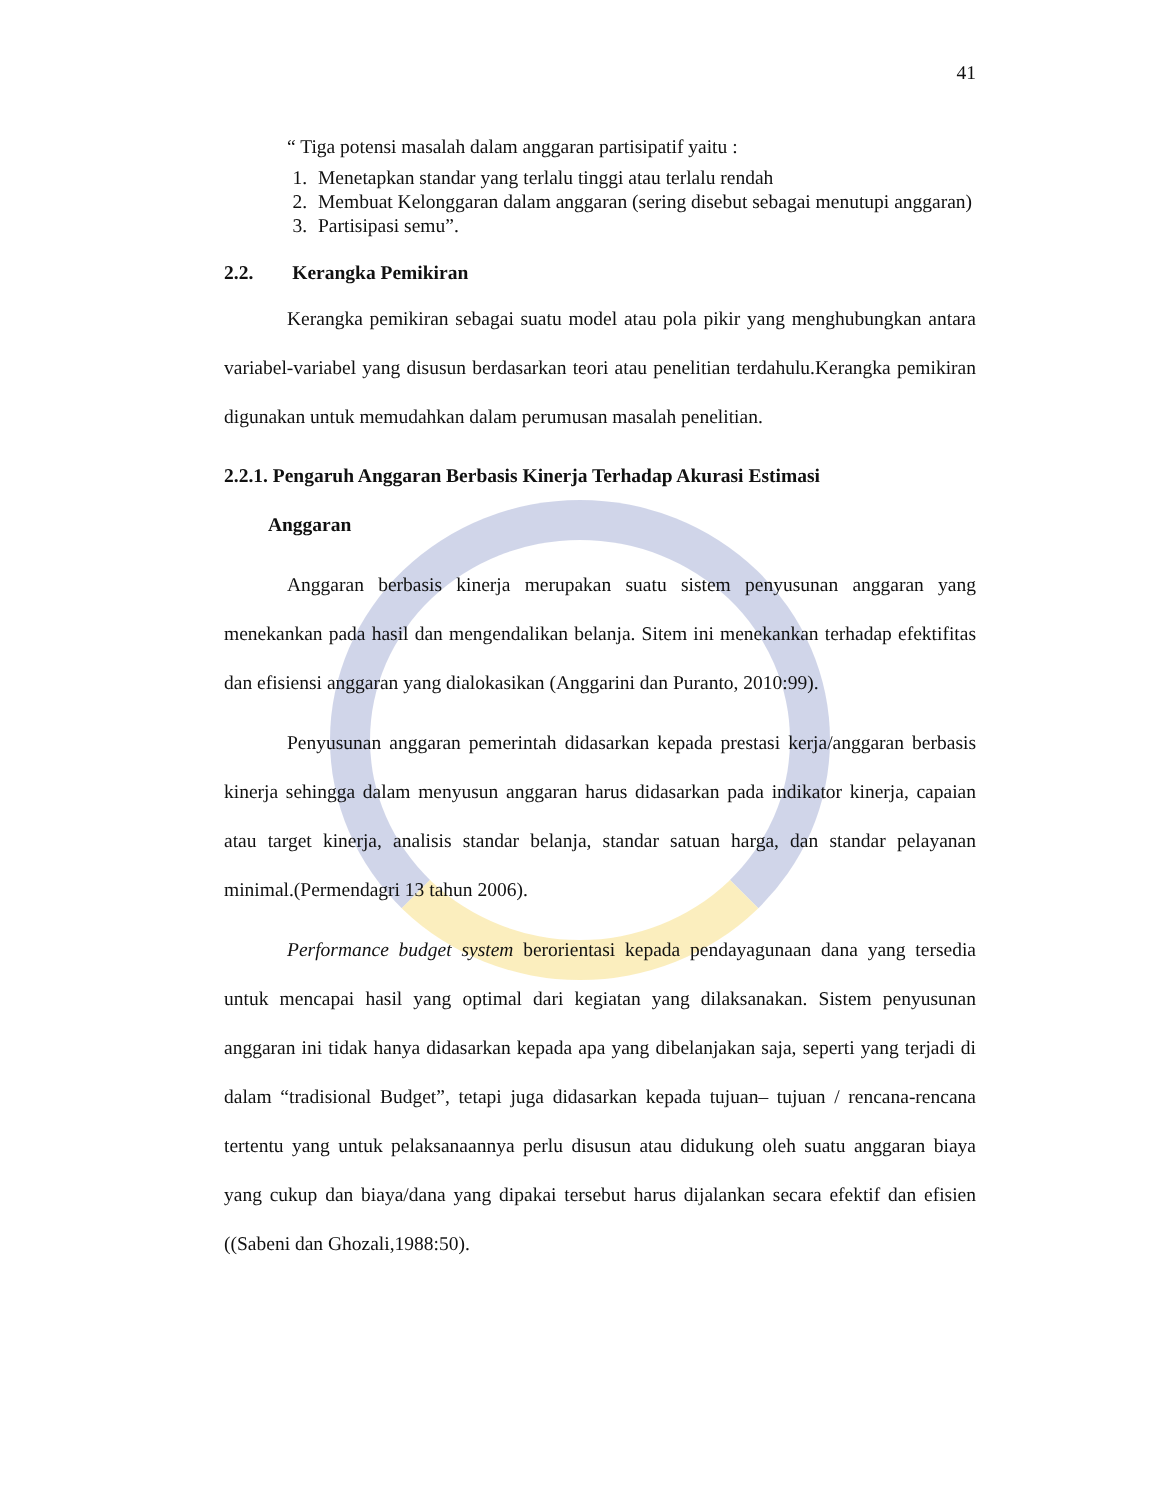41
“ Tiga potensi masalah dalam anggaran partisipatif yaitu :
1. Menetapkan standar yang terlalu tinggi atau terlalu rendah
2. Membuat Kelonggaran dalam anggaran (sering disebut sebagai menutupi anggaran)
3. Partisipasi semu”.
2.2. Kerangka Pemikiran
Kerangka pemikiran sebagai suatu model atau pola pikir yang menghubungkan antara variabel-variabel yang disusun berdasarkan teori atau penelitian terdahulu.Kerangka pemikiran digunakan untuk memudahkan dalam perumusan masalah penelitian.
2.2.1. Pengaruh Anggaran Berbasis Kinerja Terhadap Akurasi Estimasi
Anggaran
Anggaran berbasis kinerja merupakan suatu sistem penyusunan anggaran yang menekankan pada hasil dan mengendalikan belanja. Sitem ini menekankan terhadap efektifitas dan efisiensi anggaran yang dialokasikan (Anggarini dan Puranto, 2010:99).
Penyusunan anggaran pemerintah didasarkan kepada prestasi kerja/anggaran berbasis kinerja sehingga dalam menyusun anggaran harus didasarkan pada indikator kinerja, capaian atau target kinerja, analisis standar belanja, standar satuan harga, dan standar pelayanan minimal.(Permendagri 13 tahun 2006).
Performance budget system berorientasi kepada pendayagunaan dana yang tersedia untuk mencapai hasil yang optimal dari kegiatan yang dilaksanakan. Sistem penyusunan anggaran ini tidak hanya didasarkan kepada apa yang dibelanjakan saja, seperti yang terjadi di dalam “tradisional Budget”, tetapi juga didasarkan kepada tujuan– tujuan / rencana-rencana tertentu yang untuk pelaksanaannya perlu disusun atau didukung oleh suatu anggaran biaya yang cukup dan biaya/dana yang dipakai tersebut harus dijalankan secara efektif dan efisien ((Sabeni dan Ghozali,1988:50).